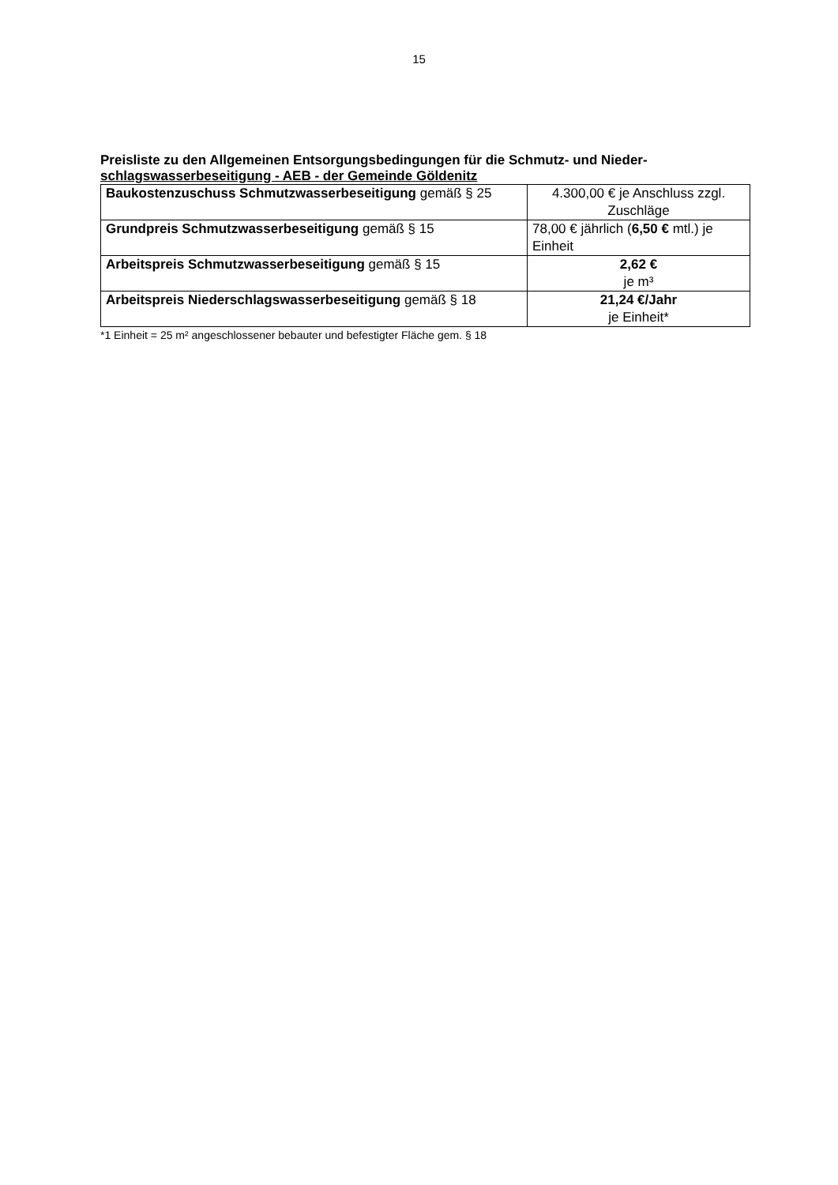15
Preisliste zu den Allgemeinen Entsorgungsbedingungen für die Schmutz- und Nieder-schlagswasserbeseitigung - AEB - der Gemeinde Göldenitz
| Baukostenzuschuss Schmutzwasserbeseitigung gemäß § 25 | 4.300,00 € je Anschluss zzgl. Zuschläge |
| Grundpreis Schmutzwasserbeseitigung gemäß § 15 | 78,00 € jährlich ( 6,50 € mtl.) je Einheit |
| Arbeitspreis Schmutzwasserbeseitigung gemäß § 15 | 2,62 € je m³ |
| Arbeitspreis Niederschlagswasserbeseitigung gemäß § 18 | 21,24 €/Jahr je Einheit* |
*1 Einheit = 25 m² angeschlossener bebauter und befestigter Fläche gem. § 18